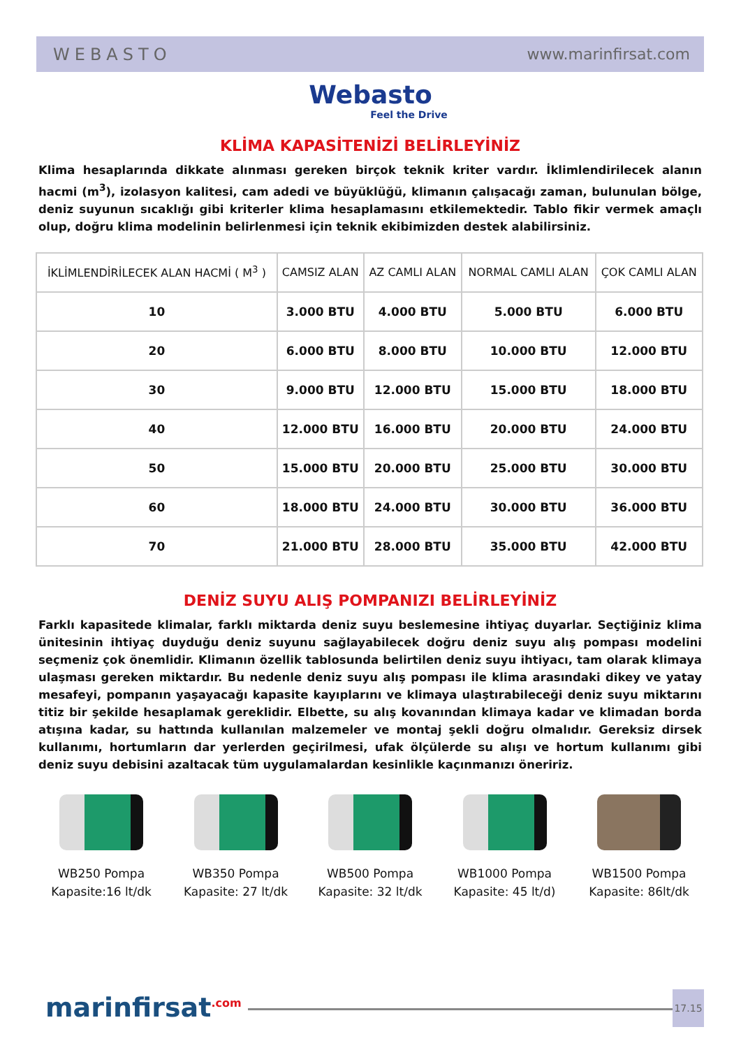WEBASTO www.marinfirsat.com
Webasto
Feel the Drive
KLİMA KAPASİTENİZİ BELİRLEYİNİZ
Klima hesaplarında dikkate alınması gereken birçok teknik kriter vardır. İklimlendirilecek alanın hacmi (m<sup>3</sup>), izolasyon kalitesi, cam adedi ve büyüklüğü, klimanın çalışacağı zaman, bulunulan bölge, deniz suyunun sıcaklığı gibi kriterler klima hesaplamasını etkilemektedir. Tablo fikir vermek amaçlı olup, doğru klima modelinin belirlenmesi için teknik ekibimizden destek alabilirsiniz.
| İKLİMLENDİRİLECEK ALAN HACMİ ( M<sup>3</sup> ) | CAMSIZ ALAN | AZ CAMLI ALAN | NORMAL CAMLI ALAN | ÇOK CAMLI ALAN |
| --- | --- | --- | --- | --- |
| 10 | 3.000 BTU | 4.000 BTU | 5.000 BTU | 6.000 BTU |
| 20 | 6.000 BTU | 8.000 BTU | 10.000 BTU | 12.000 BTU |
| 30 | 9.000 BTU | 12.000 BTU | 15.000 BTU | 18.000 BTU |
| 40 | 12.000 BTU | 16.000 BTU | 20.000 BTU | 24.000 BTU |
| 50 | 15.000 BTU | 20.000 BTU | 25.000 BTU | 30.000 BTU |
| 60 | 18.000 BTU | 24.000 BTU | 30.000 BTU | 36.000 BTU |
| 70 | 21.000 BTU | 28.000 BTU | 35.000 BTU | 42.000 BTU |
DENİZ SUYU ALIŞ POMPANIZI BELİRLEYİNİZ
Farklı kapasitede klimalar, farklı miktarda deniz suyu beslemesine ihtiyaç duyarlar. Seçtiğiniz klima ünitesinin ihtiyaç duyduğu deniz suyunu sağlayabilecek doğru deniz suyu alış pompası modelini seçmeniz çok önemlidir. Klimanın özellik tablosunda belirtilen deniz suyu ihtiyacı, tam olarak klimaya ulaşması gereken miktardır. Bu nedenle deniz suyu alış pompası ile klima arasındaki dikey ve yatay mesafeyi, pompanın yaşayacağı kapasite kayıplarını ve klimaya ulaştırabileceği deniz suyu miktarını titiz bir şekilde hesaplamak gereklidir. Elbette, su alış kovanından klimaya kadar ve klimadan borda atışına kadar, su hattında kullanılan malzemeler ve montaj şekli doğru olmalıdır. Gereksiz dirsek kullanımı, hortumların dar yerlerden geçirilmesi, ufak ölçülerde su alışı ve hortum kullanımı gibi deniz suyu debisini azaltacak tüm uygulamalardan kesinlikle kaçınmanızı öneririz.
WB250 Pompa
Kapasite:16 lt/dk
WB350 Pompa
Kapasite: 27 lt/dk
WB500 Pompa
Kapasite: 32 lt/dk
WB1000 Pompa
Kapasite: 45 lt/d)
WB1500 Pompa
Kapasite: 86lt/dk
marinfirsat<sup>.com</sup> 17.15